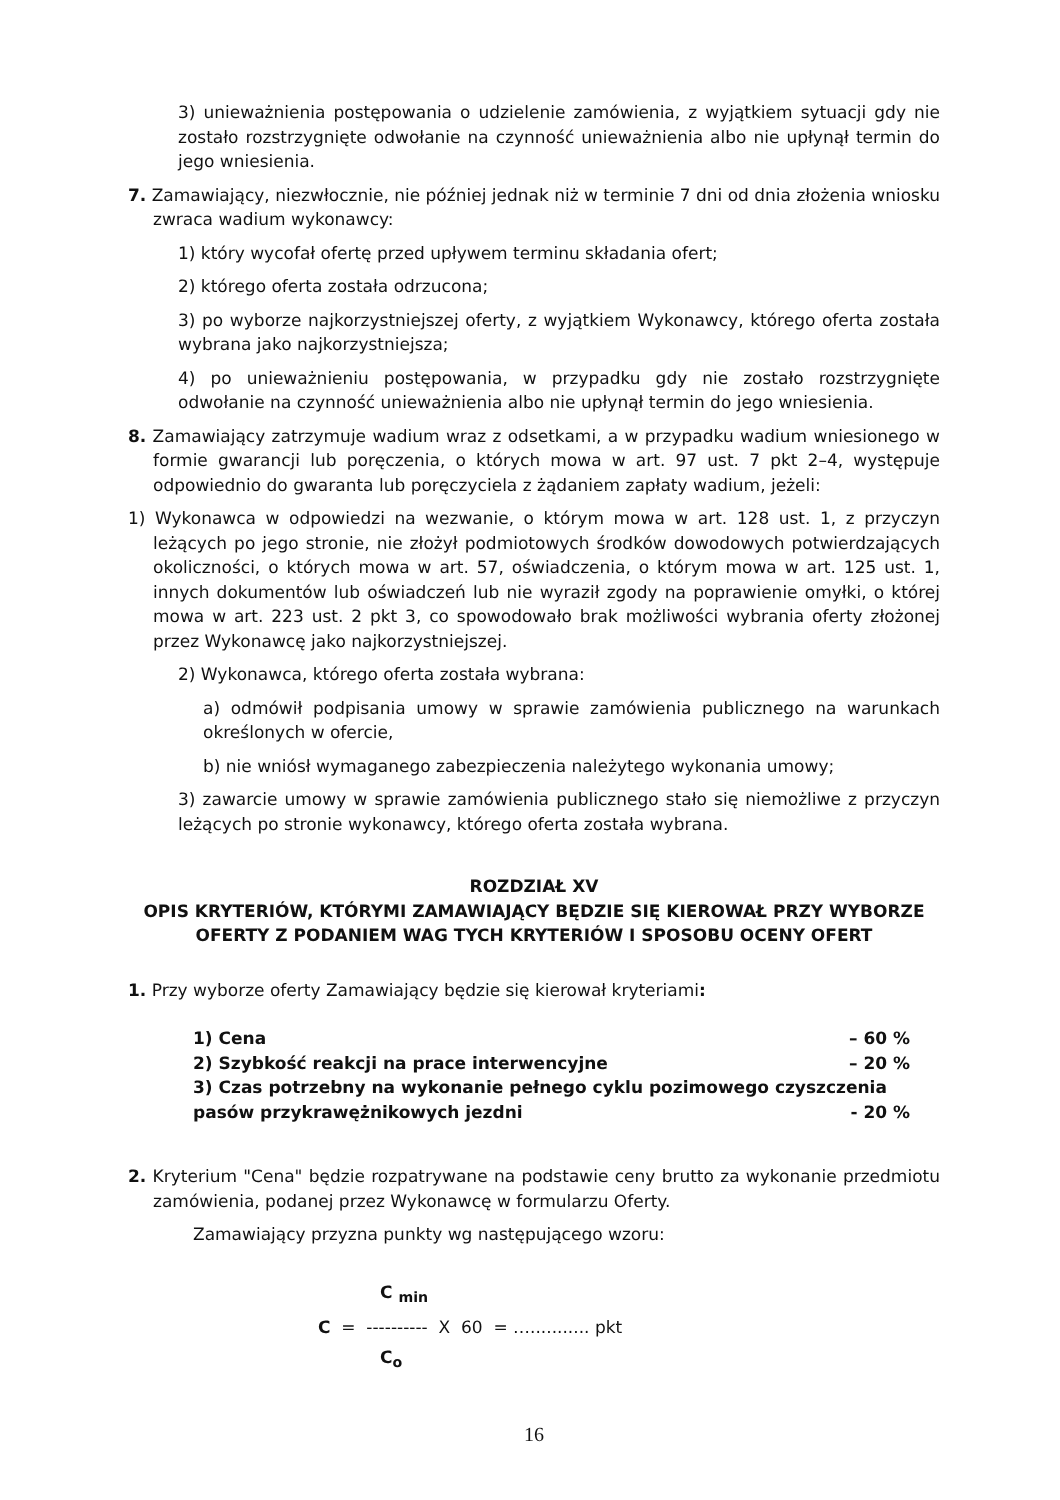3) unieważnienia postępowania o udzielenie zamówienia, z wyjątkiem sytuacji gdy nie zostało rozstrzygnięte odwołanie na czynność unieważnienia albo nie upłynął termin do jego wniesienia.
7. Zamawiający, niezwłocznie, nie później jednak niż w terminie 7 dni od dnia złożenia wniosku zwraca wadium wykonawcy:
1) który wycofał ofertę przed upływem terminu składania ofert;
2) którego oferta została odrzucona;
3) po wyborze najkorzystniejszej oferty, z wyjątkiem Wykonawcy, którego oferta została wybrana jako najkorzystniejsza;
4) po unieważnieniu postępowania, w przypadku gdy nie zostało rozstrzygnięte odwołanie na czynność unieważnienia albo nie upłynął termin do jego wniesienia.
8. Zamawiający zatrzymuje wadium wraz z odsetkami, a w przypadku wadium wniesionego w formie gwarancji lub poręczenia, o których mowa w art. 97 ust. 7 pkt 2–4, występuje odpowiednio do gwaranta lub poręczyciela z żądaniem zapłaty wadium, jeżeli:
1) Wykonawca w odpowiedzi na wezwanie, o którym mowa w art. 128 ust. 1, z przyczyn leżących po jego stronie, nie złożył podmiotowych środków dowodowych potwierdzających okoliczności, o których mowa w art. 57, oświadczenia, o którym mowa w art. 125 ust. 1, innych dokumentów lub oświadczeń lub nie wyraził zgody na poprawienie omyłki, o której mowa w art. 223 ust. 2 pkt 3, co spowodowało brak możliwości wybrania oferty złożonej przez Wykonawcę jako najkorzystniejszej.
2) Wykonawca, którego oferta została wybrana:
a) odmówił podpisania umowy w sprawie zamówienia publicznego na warunkach określonych w ofercie,
b) nie wniósł wymaganego zabezpieczenia należytego wykonania umowy;
3) zawarcie umowy w sprawie zamówienia publicznego stało się niemożliwe z przyczyn leżących po stronie wykonawcy, którego oferta została wybrana.
ROZDZIAŁ XV
OPIS KRYTERIÓW, KTÓRYMI ZAMAWIAJĄCY BĘDZIE SIĘ KIEROWAŁ PRZY WYBORZE OFERTY Z PODANIEM WAG TYCH KRYTERIÓW I SPOSOBU OCENY OFERT
1. Przy wyborze oferty Zamawiający będzie się kierował kryteriami:
1) Cena – 60 %
2) Szybkość reakcji na prace interwencyjne – 20 %
3) Czas potrzebny na wykonanie pełnego cyklu pozimowego czyszczenia
pasów przykrawężnikowych jezdni - 20 %
2. Kryterium "Cena" będzie rozpatrywane na podstawie ceny brutto za wykonanie przedmiotu zamówienia, podanej przez Wykonawcę w formularzu Oferty.
Zamawiający przyzna punkty wg następującego wzoru:
C <sub>min</sub>
C = ---------- X 60 = …........... pkt
C<sub>o</sub>
16